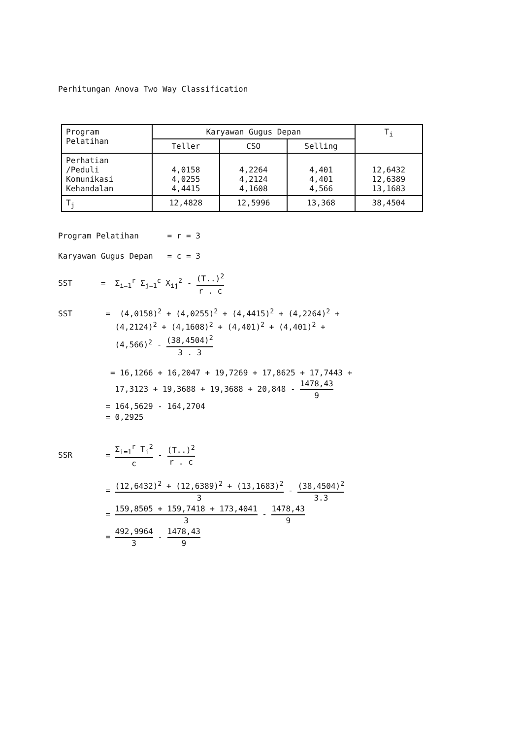Perhitungan Anova Two Way Classification
| Program Pelatihan | Karyawan Gugus Depan | | | T<sub>i</sub> |
| --- | --- | --- | --- | --- |
| | Teller | CSO | Selling | |
| Perhatian /Peduli Komunikasi Kehandalan | 4,0158 4,0255 4,4415 | 4,2264 4,2124 4,1608 | 4,401 4,401 4,566 | 12,6432 12,6389 13,1683 |
| T<sub>j</sub> | 12,4828 | 12,5996 | 13,368 | 38,4504 |
Program Pelatihan = r = 3
Karyawan Gugus Depan = c = 3
SST = Σ<sub>i=1</sub><sup>r</sup> Σ<sub>j=1</sub><sup>c</sup> X<sub>ij</sub><sup>2</sup> - (T..)<sup>2</sup> r . c
SST = (4,0158)<sup>2</sup> + (4,0255)<sup>2</sup> + (4,4415)<sup>2</sup> + (4,2264)<sup>2</sup> + (4,2124)<sup>2</sup> + (4,1608)<sup>2</sup> + (4,401)<sup>2</sup> + (4,401)<sup>2</sup> + (4,566)<sup>2</sup> - (38,4504)<sup>2</sup> 3 . 3
= 16,1266 + 16,2047 + 19,7269 + 17,8625 + 17,7443 + 17,3123 + 19,3688 + 19,3688 + 20,848 - 1478,43 9
= 164,5629 - 164,2704 = 0,2925
SSR = Σ<sub>i=1</sub><sup>r</sup> T<sub>i</sub><sup>2</sup> c - (T..)<sup>2</sup> r . c
= (12,6432)<sup>2</sup> + (12,6389)<sup>2</sup> + (13,1683)<sup>2</sup> 3 - (38,4504)<sup>2</sup> 3.3
= 159,8505 + 159,7418 + 173,4041 3 - 1478,43 9
= 492,9964 3 - 1478,43 9